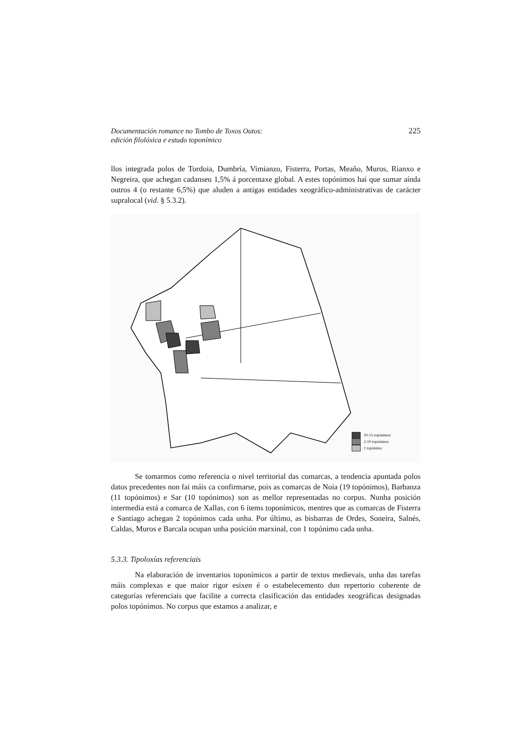Documentación romance no Tombo de Toxos Outos:
edición filolóxica e estudo toponímico
225
llos integrada polos de Tordoia, Dumbría, Vimianzo, Fisterra, Portas, Meaño, Muros, Rianxo e Negreira, que achegan cadanseu 1,5% á porcentaxe global. A estes topónimos hai que sumar aínda outros 4 (o restante 6,5%) que aluden a antigas entidades xeográfico-administrativas de carácter supralocal (vid. § 5.3.2).
10-15 topónimos
2-10 topónimos
1 topónimo
Se tomarmos como referencia o nivel territorial das comarcas, a tendencia apuntada polos datos precedentes non fai máis ca confirmarse, pois as comarcas de Noia (19 topónimos), Barbanza (11 topónimos) e Sar (10 topónimos) son as mellor representadas no corpus. Nunha posición intermedia está a comarca de Xallas, con 6 ítems toponímicos, mentres que as comarcas de Fisterra e Santiago achegan 2 topónimos cada unha. Por último, as bisbarras de Ordes, Soneira, Salnés, Caldas, Muros e Barcala ocupan unha posición marxinal, con 1 topónimo cada unha.
5.3.3. Tipoloxías referenciais
Na elaboración de inventarios toponímicos a partir de textos medievais, unha das tarefas máis complexas e que maior rigor esixen é o estabelecemento dun repertorio coherente de categorías referenciais que facilite a correcta clasificación das entidades xeográficas designadas polos topónimos. No corpus que estamos a analizar, e